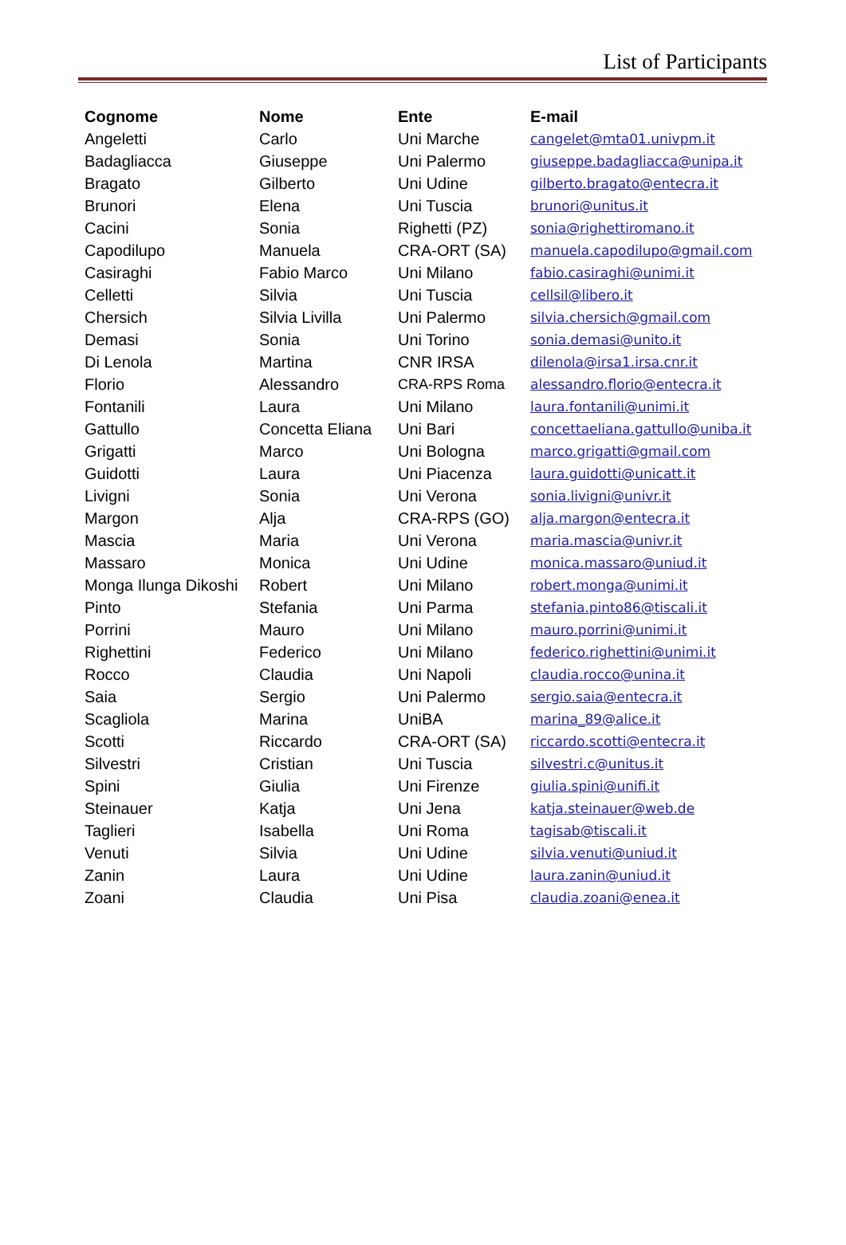List of Participants
| Cognome | Nome | Ente | E-mail |
| --- | --- | --- | --- |
| Angeletti | Carlo | Uni Marche | cangelet@mta01.univpm.it |
| Badagliacca | Giuseppe | Uni Palermo | giuseppe.badagliacca@unipa.it |
| Bragato | Gilberto | Uni Udine | gilberto.bragato@entecra.it |
| Brunori | Elena | Uni Tuscia | brunori@unitus.it |
| Cacini | Sonia | Righetti (PZ) | sonia@righettiromano.it |
| Capodilupo | Manuela | CRA-ORT (SA) | manuela.capodilupo@gmail.com |
| Casiraghi | Fabio Marco | Uni Milano | fabio.casiraghi@unimi.it |
| Celletti | Silvia | Uni Tuscia | cellsil@libero.it |
| Chersich | Silvia Livilla | Uni Palermo | silvia.chersich@gmail.com |
| Demasi | Sonia | Uni Torino | sonia.demasi@unito.it |
| Di Lenola | Martina | CNR IRSA | dilenola@irsa1.irsa.cnr.it |
| Florio | Alessandro | CRA-RPS Roma | alessandro.florio@entecra.it |
| Fontanili | Laura | Uni Milano | laura.fontanili@unimi.it |
| Gattullo | Concetta Eliana | Uni Bari | concettaeliana.gattullo@uniba.it |
| Grigatti | Marco | Uni Bologna | marco.grigatti@gmail.com |
| Guidotti | Laura | Uni Piacenza | laura.guidotti@unicatt.it |
| Livigni | Sonia | Uni Verona | sonia.livigni@univr.it |
| Margon | Alja | CRA-RPS (GO) | alja.margon@entecra.it |
| Mascia | Maria | Uni Verona | maria.mascia@univr.it |
| Massaro | Monica | Uni Udine | monica.massaro@uniud.it |
| Monga Ilunga Dikoshi | Robert | Uni Milano | robert.monga@unimi.it |
| Pinto | Stefania | Uni Parma | stefania.pinto86@tiscali.it |
| Porrini | Mauro | Uni Milano | mauro.porrini@unimi.it |
| Righettini | Federico | Uni Milano | federico.righettini@unimi.it |
| Rocco | Claudia | Uni Napoli | claudia.rocco@unina.it |
| Saia | Sergio | Uni Palermo | sergio.saia@entecra.it |
| Scagliola | Marina | UniBA | marina_89@alice.it |
| Scotti | Riccardo | CRA-ORT (SA) | riccardo.scotti@entecra.it |
| Silvestri | Cristian | Uni Tuscia | silvestri.c@unitus.it |
| Spini | Giulia | Uni Firenze | giulia.spini@unifi.it |
| Steinauer | Katja | Uni Jena | katja.steinauer@web.de |
| Taglieri | Isabella | Uni Roma | tagisab@tiscali.it |
| Venuti | Silvia | Uni Udine | silvia.venuti@uniud.it |
| Zanin | Laura | Uni Udine | laura.zanin@uniud.it |
| Zoani | Claudia | Uni Pisa | claudia.zoani@enea.it |